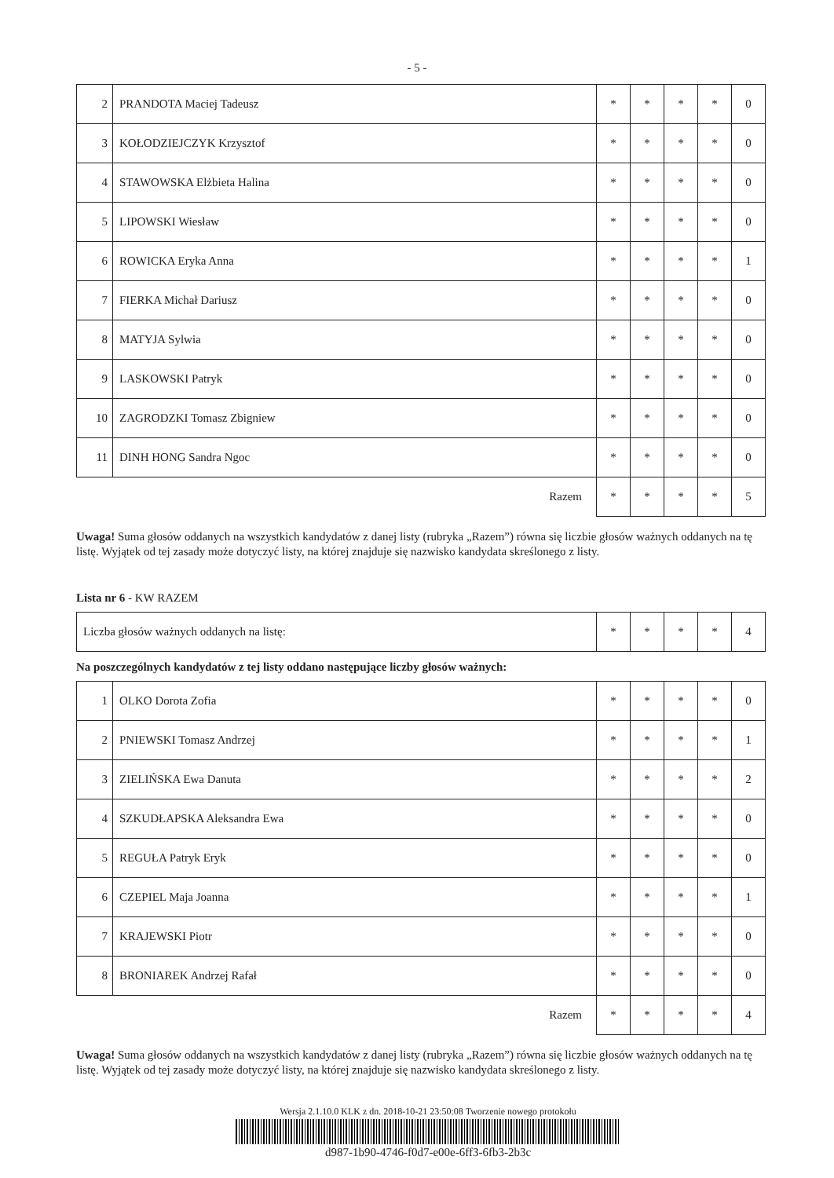- 5 -
| 2 | PRANDOTA Maciej Tadeusz | * | * | * | * | 0 |
| 3 | KOŁODZIEJCZYK Krzysztof | * | * | * | * | 0 |
| 4 | STAWOWSKA Elżbieta Halina | * | * | * | * | 0 |
| 5 | LIPOWSKI Wiesław | * | * | * | * | 0 |
| 6 | ROWICKA Eryka Anna | * | * | * | * | 1 |
| 7 | FIERKA Michał Dariusz | * | * | * | * | 0 |
| 8 | MATYJA Sylwia | * | * | * | * | 0 |
| 9 | LASKOWSKI Patryk | * | * | * | * | 0 |
| 10 | ZAGRODZKI Tomasz Zbigniew | * | * | * | * | 0 |
| 11 | DINH HONG Sandra Ngoc | * | * | * | * | 0 |
| Razem | | * | * | * | * | 5 |
Uwaga! Suma głosów oddanych na wszystkich kandydatów z danej listy (rubryka „Razem”) równa się liczbie głosów ważnych oddanych na tę listę. Wyjątek od tej zasady może dotyczyć listy, na której znajduje się nazwisko kandydata skreślonego z listy.
Lista nr 6 - KW RAZEM
| Liczba głosów ważnych oddanych na listę: | * | * | * | * | 4 |
Na poszczególnych kandydatów z tej listy oddano następujące liczby głosów ważnych:
| 1 | OLKO Dorota Zofia | * | * | * | * | 0 |
| 2 | PNIEWSKI Tomasz Andrzej | * | * | * | * | 1 |
| 3 | ZIELIŃSKA Ewa Danuta | * | * | * | * | 2 |
| 4 | SZKUDŁAPSKA Aleksandra Ewa | * | * | * | * | 0 |
| 5 | REGUŁA Patryk Eryk | * | * | * | * | 0 |
| 6 | CZEPIEL Maja Joanna | * | * | * | * | 1 |
| 7 | KRAJEWSKI Piotr | * | * | * | * | 0 |
| 8 | BRONIAREK Andrzej Rafał | * | * | * | * | 0 |
| Razem | | * | * | * | * | 4 |
Uwaga! Suma głosów oddanych na wszystkich kandydatów z danej listy (rubryka „Razem”) równa się liczbie głosów ważnych oddanych na tę listę. Wyjątek od tej zasady może dotyczyć listy, na której znajduje się nazwisko kandydata skreślonego z listy.
Wersja 2.1.10.0 KLK z dn. 2018-10-21 23:50:08 Tworzenie nowego protokołu
d987-1b90-4746-f0d7-e00e-6ff3-6fb3-2b3c